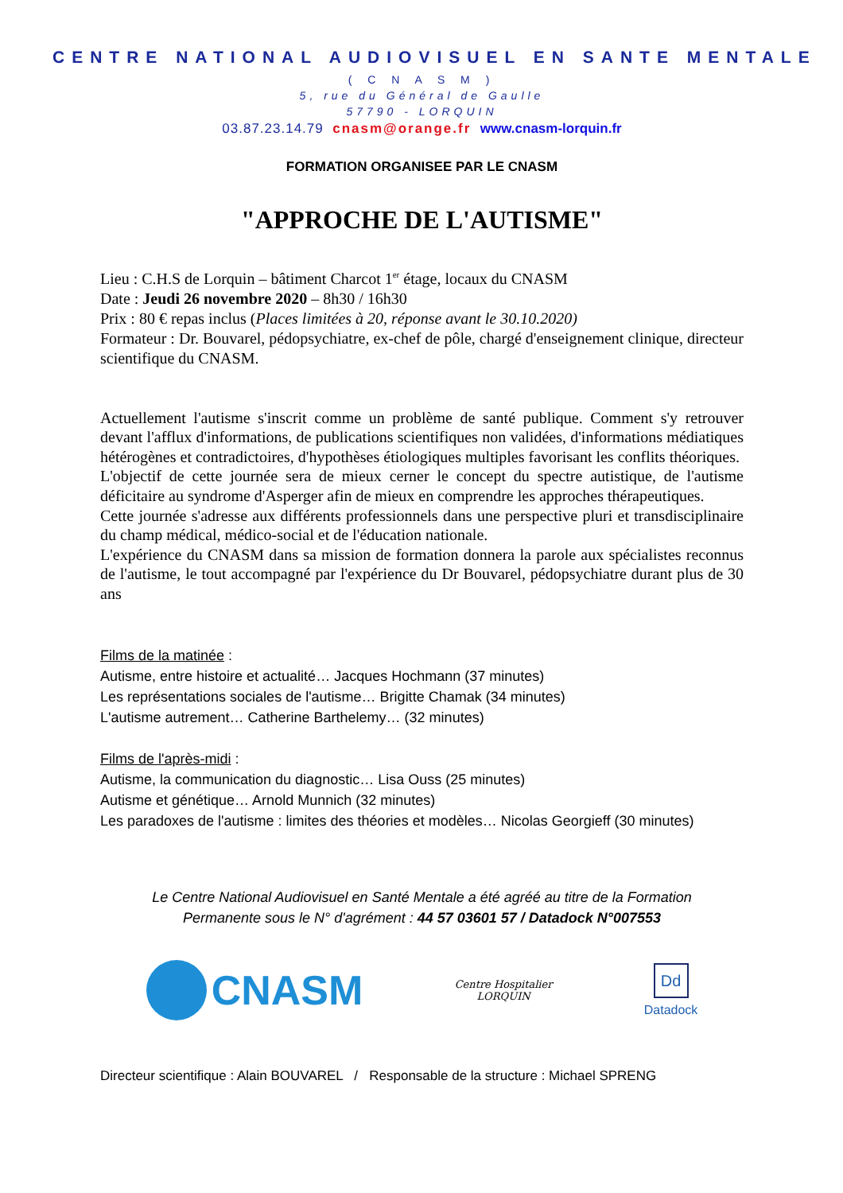CENTRE NATIONAL AUDIOVISUEL EN SANTE MENTALE
( C N A S M )
5, rue du Général de Gaulle
57790 - LORQUIN
03.87.23.14.79 cnasm@orange.fr www.cnasm-lorquin.fr
FORMATION ORGANISEE PAR LE CNASM
"APPROCHE DE L'AUTISME"
Lieu : C.H.S de Lorquin – bâtiment Charcot 1<sup>er</sup> étage, locaux du CNASM
Date : Jeudi 26 novembre 2020 – 8h30 / 16h30
Prix : 80 € repas inclus (Places limitées à 20, réponse avant le 30.10.2020)
Formateur : Dr. Bouvarel, pédopsychiatre, ex-chef de pôle, chargé d'enseignement clinique, directeur scientifique du CNASM.
Actuellement l'autisme s'inscrit comme un problème de santé publique. Comment s'y retrouver devant l'afflux d'informations, de publications scientifiques non validées, d'informations médiatiques hétérogènes et contradictoires, d'hypothèses étiologiques multiples favorisant les conflits théoriques.
L'objectif de cette journée sera de mieux cerner le concept du spectre autistique, de l'autisme déficitaire au syndrome d'Asperger afin de mieux en comprendre les approches thérapeutiques.
Cette journée s'adresse aux différents professionnels dans une perspective pluri et transdisciplinaire du champ médical, médico-social et de l'éducation nationale.
L'expérience du CNASM dans sa mission de formation donnera la parole aux spécialistes reconnus de l'autisme, le tout accompagné par l'expérience du Dr Bouvarel, pédopsychiatre durant plus de 30 ans
Films de la matinée :
Autisme, entre histoire et actualité… Jacques Hochmann (37 minutes)
Les représentations sociales de l'autisme… Brigitte Chamak (34 minutes)
L'autisme autrement… Catherine Barthelemy… (32 minutes)
Films de l'après-midi :
Autisme, la communication du diagnostic… Lisa Ouss (25 minutes)
Autisme et génétique… Arnold Munnich (32 minutes)
Les paradoxes de l'autisme : limites des théories et modèles… Nicolas Georgieff (30 minutes)
Le Centre National Audiovisuel en Santé Mentale a été agréé au titre de la Formation
Permanente sous le N° d'agrément : 44 57 03601 57 / Datadock N°007553
CNASM
Centre Hospitalier
LORQUIN
Dd
Datadock
Directeur scientifique : Alain BOUVAREL / Responsable de la structure : Michael SPRENG